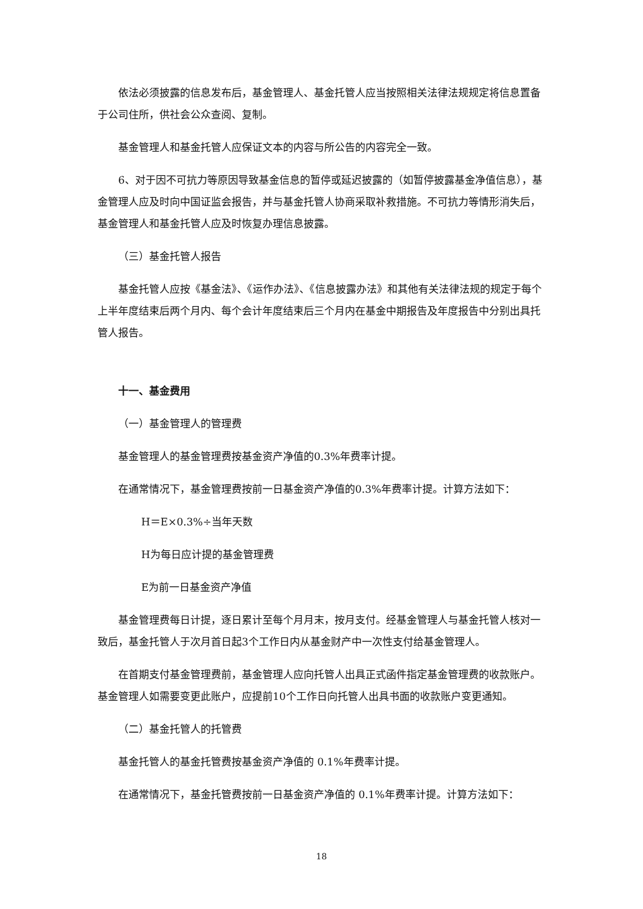依法必须披露的信息发布后，基金管理人、基金托管人应当按照相关法律法规规定将信息置备于公司住所，供社会公众查阅、复制。
基金管理人和基金托管人应保证文本的内容与所公告的内容完全一致。
6、对于因不可抗力等原因导致基金信息的暂停或延迟披露的（如暂停披露基金净值信息），基金管理人应及时向中国证监会报告，并与基金托管人协商采取补救措施。不可抗力等情形消失后，基金管理人和基金托管人应及时恢复办理信息披露。
（三）基金托管人报告
基金托管人应按《基金法》、《运作办法》、《信息披露办法》和其他有关法律法规的规定于每个上半年度结束后两个月内、每个会计年度结束后三个月内在基金中期报告及年度报告中分别出具托管人报告。
十一、基金费用
（一）基金管理人的管理费
基金管理人的基金管理费按基金资产净值的0.3%年费率计提。
在通常情况下，基金管理费按前一日基金资产净值的0.3%年费率计提。计算方法如下：
H＝E×0.3%÷当年天数
H为每日应计提的基金管理费
E为前一日基金资产净值
基金管理费每日计提，逐日累计至每个月月末，按月支付。经基金管理人与基金托管人核对一致后，基金托管人于次月首日起3个工作日内从基金财产中一次性支付给基金管理人。
在首期支付基金管理费前，基金管理人应向托管人出具正式函件指定基金管理费的收款账户。基金管理人如需要变更此账户，应提前10个工作日向托管人出具书面的收款账户变更通知。
（二）基金托管人的托管费
基金托管人的基金托管费按基金资产净值的 0.1%年费率计提。
在通常情况下，基金托管费按前一日基金资产净值的 0.1%年费率计提。计算方法如下：
18